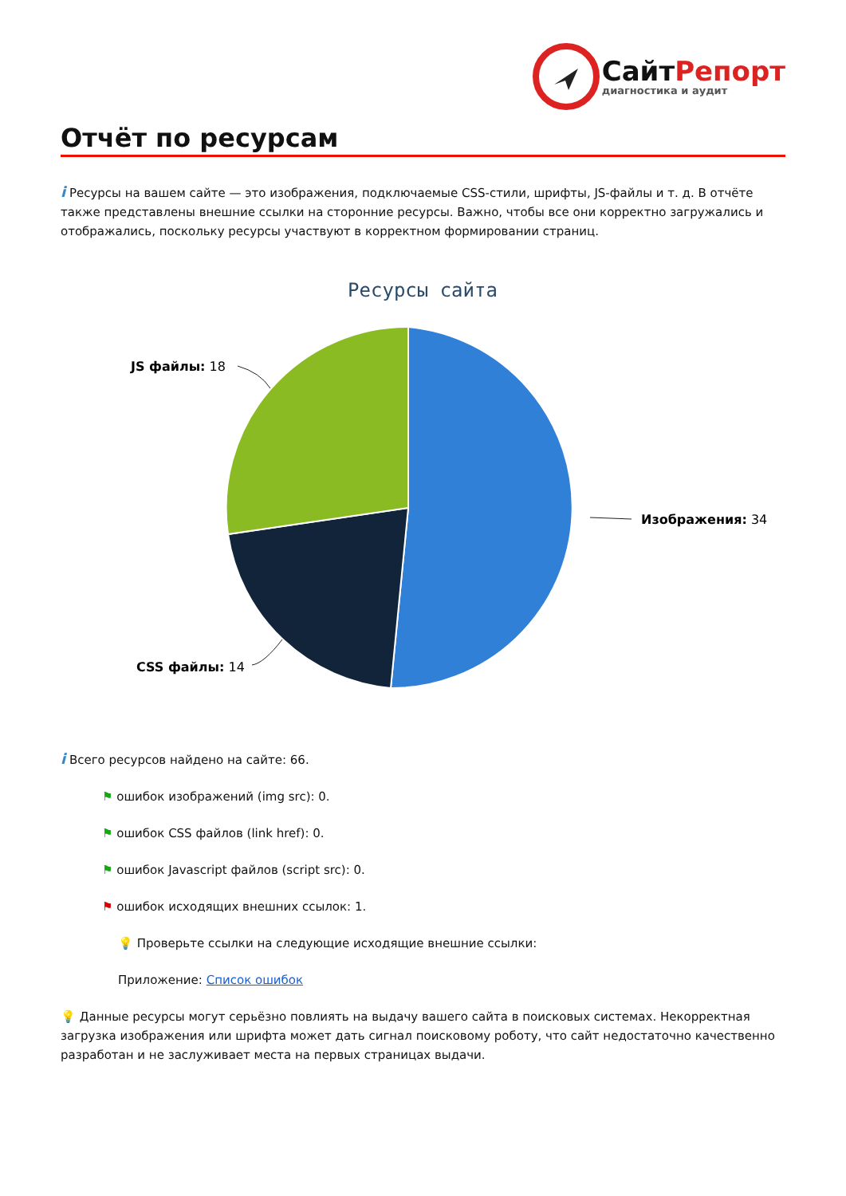СайтРепорт
диагностика и аудит
Отчёт по ресурсам
i Ресурсы на вашем сайте — это изображения, подключаемые CSS-стили, шрифты, JS-файлы и т. д. В отчёте также представлены внешние ссылки на сторонние ресурсы. Важно, чтобы все они корректно загружались и отображались, поскольку ресурсы участвуют в корректном формировании страниц.
Ресурсы сайта
Изображения: 34
JS файлы: 18
CSS файлы: 14
i Всего ресурсов найдено на сайте: 66.
⚑ ошибок изображений (img src): 0.
⚑ ошибок CSS файлов (link href): 0.
⚑ ошибок Javascript файлов (script src): 0.
⚑ ошибок исходящих внешних ссылок: 1.
💡 Проверьте ссылки на следующие исходящие внешние ссылки:
Приложение: Список ошибок
💡 Данные ресурсы могут серьёзно повлиять на выдачу вашего сайта в поисковых системах. Некорректная загрузка изображения или шрифта может дать сигнал поисковому роботу, что сайт недостаточно качественно разработан и не заслуживает места на первых страницах выдачи.